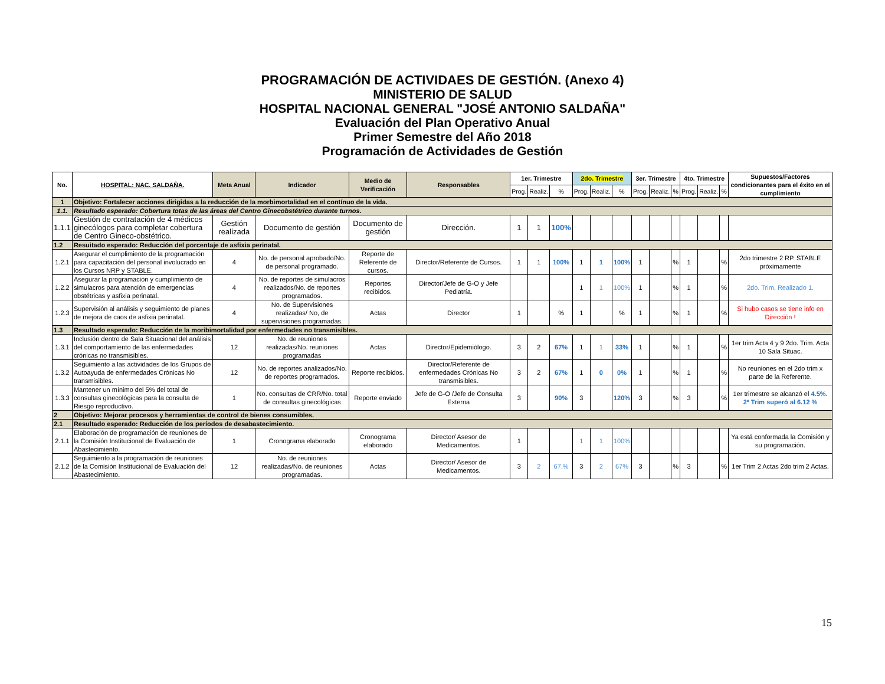PROGRAMACIÓN DE ACTIVIDAES DE GESTIÓN. (Anexo 4)
MINISTERIO DE SALUD
HOSPITAL NACIONAL GENERAL "JOSÉ ANTONIO SALDAÑA"
Evaluación del Plan Operativo Anual
Primer Semestre del Año 2018
Programación de Actividades de Gestión
| No. | HOSPITAL: NAC. SALDAÑA. | Meta Anual | Indicador | Medio de Verificación | Responsables | 1er. Trimestre | | | 2do. Trimestre | | | 3er. Trimestre | | | 4to. Trimestre | | | Supuestos/Factores condicionantes para el éxito en el cumplimiento |
| --- | --- | --- | --- | --- | --- | --- | --- | --- | --- | --- | --- | --- | --- | --- | --- | --- | --- | --- |
| | | | | | | Prog. | Realiz. | % | Prog. | Realiz. | % | Prog. | Realiz. | % | Prog. | Realiz. | % | |
| 1 | Objetivo: Fortalecer acciones dirigidas a la reducción de la morbimortalidad en el contínuo de la vida. | | | | | | | | | | | | | | | | | |
| 1.1. | Resultado esperado: Cobertura totas de las áreas del Centro Ginecobstétrico durante turnos. | | | | | | | | | | | | | | | | | |
| 1.1.1 | Gestión de contratación de 4 médicos ginecólogos para completar cobertura de Centro Gineco-obstétrico. | Gestión realizada | Documento de gestión | Documento de gestión | Dirección. | 1 | 1 | 100% | | | | | | | | | | |
| 1.2 | Resuitado esperado: Reducción del porcentaje de asfixia perinatal. | | | | | | | | | | | | | | | | | |
| 1.2.1 | Asegurar el cumplimiento de la programación para capacitación del personal involucrado en los Cursos NRP y STABLE. | 4 | No. de personal aprobado/No. de personal programado. | Reporte de Referente de cursos. | Director/Referente de Cursos. | 1 | 1 | 100% | 1 | 1 | 100% | 1 | | % | 1 | | % | 2do trimestre 2 RP. STABLE próximamente |
| 1.2.2 | Asegurar la programación y cumplimiento de simulacros para atención de emergencias obstétricas y asfixia perinatal. | 4 | No. de reportes de simulacros realizados/No. de reportes programados. | Reportes recibidos. | Director/Jefe de G-O y Jefe Pediatría. | | | | 1 | 1 | 100% | 1 | | % | 1 | | % | 2do. Trim. Realizado 1. |
| 1.2.3 | Supervisión al análisis y seguimiento de planes de mejora de caos de asfixia perinatal. | 4 | No. de Supervisiones realizadas/ No, de supervisiones programadas. | Actas | Director | 1 | | % | 1 | | % | 1 | | % | 1 | | % | Si hubo casos se tiene info en Dirección ! |
| 1.3 | Resultado esperado: Reducción de la moribimortalidad por enfermedades no transmisibles. | | | | | | | | | | | | | | | | | |
| 1.3.1 | Inclusión dentro de Sala Situacional del análisis del comportamiento de las enfermedades crónicas no transmisibles. | 12 | No. de reuniones realizadas/No. reuniones programadas | Actas | Director/Epidemiólogo. | 3 | 2 | 67% | 1 | 1 | 33% | 1 | | % | 1 | | % | 1er trim Acta 4 y 9 2do. Trim. Acta 10 Sala Situac. |
| 1.3.2 | Seguimiento a las actividades de los Grupos de Autoayuda de enfermedades Crónicas No transmisibles. | 12 | No. de reportes analizados/No. de reportes programados. | Reporte recibidos. | Director/Referente de enfermedades Crónicas No transmisibles. | 3 | 2 | 67% | 1 | 0 | 0% | 1 | | % | 1 | | % | No reuniones en el 2do trim x parte de la Referente. |
| 1.3.3 | Mantener un mínimo del 5% del total de consultas ginecológicas para la consulta de Riesgo reproductivo. | 1 | No. consultas de CRR/No. total de consultas ginecológicas | Reporte enviado | Jefe de G-O /Jefe de Consulta Externa | 3 | | 90% | 3 | | 120% | 3 | | % | 3 | | % | 1er trimestre se alcanzó el 4.5% . 2º Trim superó al 6.12 % |
| 2 | Objetivo: Mejorar procesos y herramientas de control de bienes consumibles. | | | | | | | | | | | | | | | | | |
| 2.1 | Resultado esperado: Reducción de los períodos de desabastecimiento. | | | | | | | | | | | | | | | | | |
| 2.1.1 | Elaboración de programación de reuniones de la Comisión Institucional de Evaluación de Abastecimiento. | 1 | Cronograma elaborado | Cronograma elaborado | Director/ Asesor de Medicamentos. | 1 | | | 1 | 1 | 100% | | | | | | | Ya está conformada la Comisión y su programación. |
| 2.1.2 | Seguimiento a la programación de reuniones de la Comisión Institucional de Evaluación del Abastecimiento. | 12 | No. de reuniones realizadas/No. de reuniones programadas. | Actas | Director/ Asesor de Medicamentos. | 3 | 2 | 67.% | 3 | 2 | 67% | 3 | | % | 3 | | % | 1er Trim 2 Actas 2do trim 2 Actas. |
15